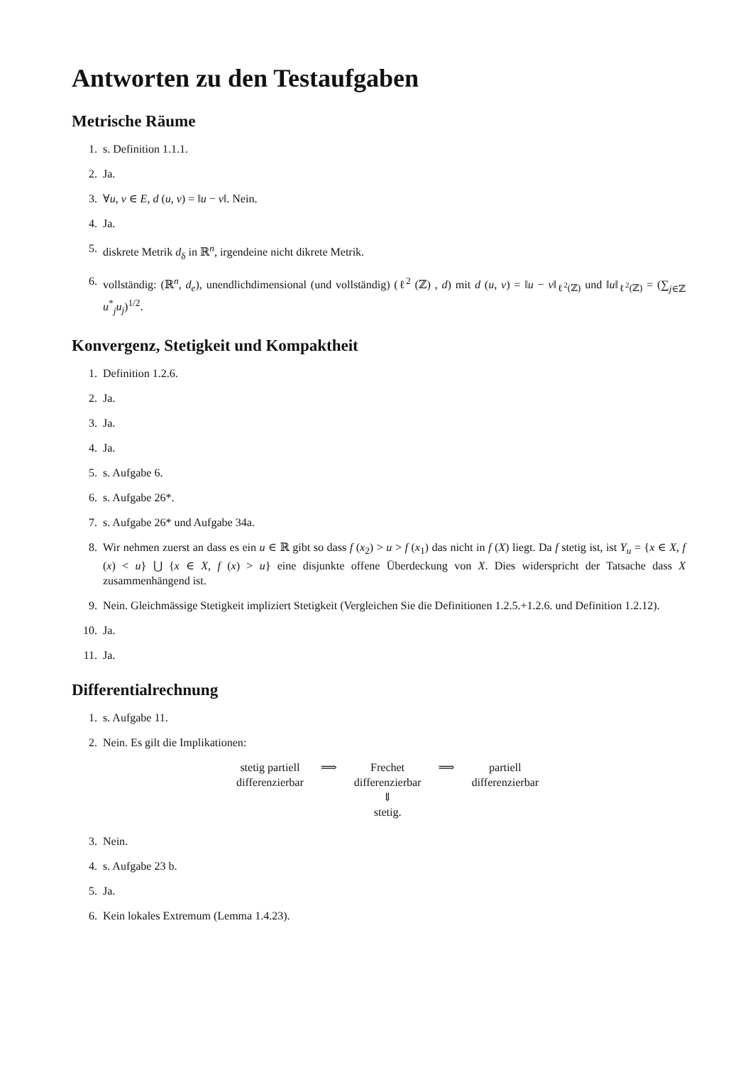Antworten zu den Testaufgaben
Metrische Räume
1. s. Definition 1.1.1.
2. Ja.
3. ∀u, v ∈ E, d (u, v) = ‖u − v‖. Nein.
4. Ja.
5. diskrete Metrik d<sub>δ</sub> in ℝ<sup>n</sup>, irgendeine nicht dikrete Metrik.
6. vollständig: (ℝ<sup>n</sup>, d<sub>e</sub>), unendlichdimensional (und vollständig) (ℓ<sup>2</sup> (ℤ) , d) mit d (u, v) = ‖u − v‖<sub>ℓ<sup>2</sup>(ℤ)</sub> und ‖u‖<sub>ℓ<sup>2</sup>(ℤ)</sub> = (∑<sub>j∈ℤ</sub> u<sup>*</sup><sub>j</sub>u<sub>j</sub>)<sup>1/2</sup>.
Konvergenz, Stetigkeit und Kompaktheit
1. Definition 1.2.6.
2. Ja.
3. Ja.
4. Ja.
5. s. Aufgabe 6.
6. s. Aufgabe 26*.
7. s. Aufgabe 26* und Aufgabe 34a.
8. Wir nehmen zuerst an dass es ein u ∈ ℝ gibt so dass f (x<sub>2</sub>) > u > f (x<sub>1</sub>) das nicht in f (X) liegt. Da f stetig ist, ist Y<sub>u</sub> = {x ∈ X, f (x) < u} ⋃ {x ∈ X, f (x) > u} eine disjunkte offene Überdeckung von X. Dies widerspricht der Tatsache dass X zusammenhängend ist.
9. Nein. Gleichmässige Stetigkeit impliziert Stetigkeit (Vergleichen Sie die Definitionen 1.2.5.+1.2.6. und Definition 1.2.12).
10. Ja.
11. Ja.
Differentialrechnung
1. s. Aufgabe 11.
2. Nein. Es gilt die Implikationen:
| stetig partiell differenzierbar | ⟹ | Frechet differenzierbar | ⟹ | partiell differenzierbar |
| | | ⇓ stetig. | | |
3. Nein.
4. s. Aufgabe 23 b.
5. Ja.
6. Kein lokales Extremum (Lemma 1.4.23).